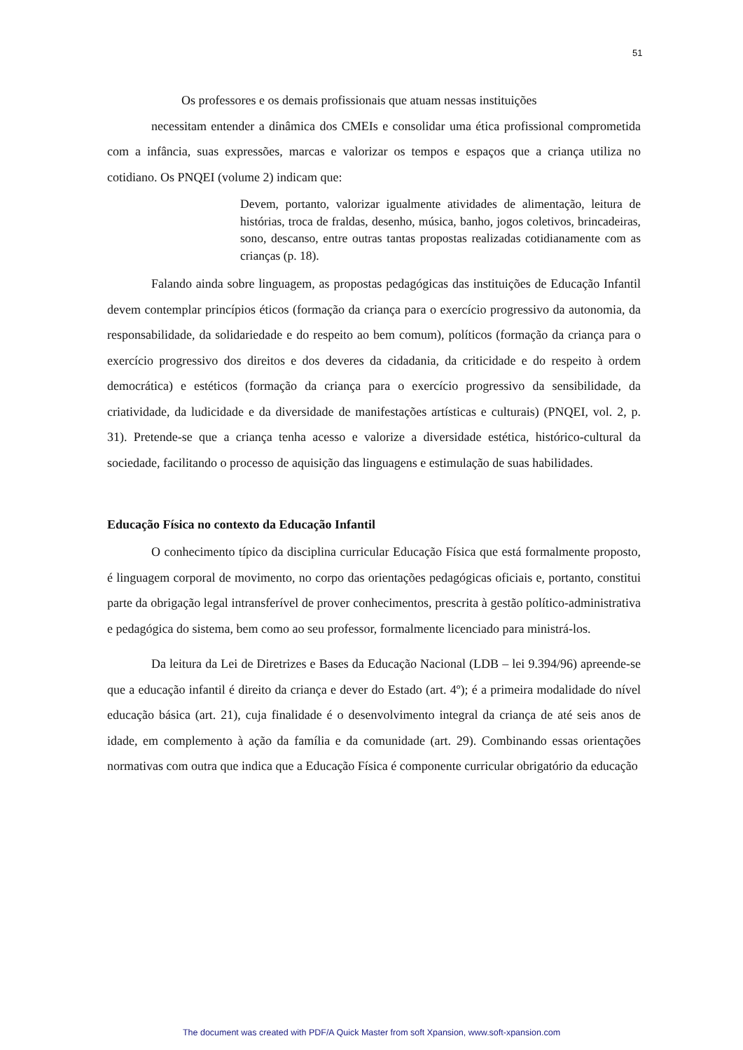51
Os professores e os demais profissionais que atuam nessas instituições
necessitam entender a dinâmica dos CMEIs e consolidar uma ética profissional comprometida com a infância, suas expressões, marcas e valorizar os tempos e espaços que a criança utiliza no cotidiano. Os PNQEI (volume 2) indicam que:
Devem, portanto, valorizar igualmente atividades de alimentação, leitura de histórias, troca de fraldas, desenho, música, banho, jogos coletivos, brincadeiras, sono, descanso, entre outras tantas propostas realizadas cotidianamente com as crianças (p. 18).
Falando ainda sobre linguagem, as propostas pedagógicas das instituições de Educação Infantil devem contemplar princípios éticos (formação da criança para o exercício progressivo da autonomia, da responsabilidade, da solidariedade e do respeito ao bem comum), políticos (formação da criança para o exercício progressivo dos direitos e dos deveres da cidadania, da criticidade e do respeito à ordem democrática) e estéticos (formação da criança para o exercício progressivo da sensibilidade, da criatividade, da ludicidade e da diversidade de manifestações artísticas e culturais) (PNQEI, vol. 2, p. 31). Pretende-se que a criança tenha acesso e valorize a diversidade estética, histórico-cultural da sociedade, facilitando o processo de aquisição das linguagens e estimulação de suas habilidades.
Educação Física no contexto da Educação Infantil
O conhecimento típico da disciplina curricular Educação Física que está formalmente proposto, é linguagem corporal de movimento, no corpo das orientações pedagógicas oficiais e, portanto, constitui parte da obrigação legal intransferível de prover conhecimentos, prescrita à gestão político-administrativa e pedagógica do sistema, bem como ao seu professor, formalmente licenciado para ministrá-los.
Da leitura da Lei de Diretrizes e Bases da Educação Nacional (LDB – lei 9.394/96) apreende-se que a educação infantil é direito da criança e dever do Estado (art. 4º); é a primeira modalidade do nível educação básica (art. 21), cuja finalidade é o desenvolvimento integral da criança de até seis anos de idade, em complemento à ação da família e da comunidade (art. 29). Combinando essas orientações normativas com outra que indica que a Educação Física é componente curricular obrigatório da educação
The document was created with PDF/A Quick Master from soft Xpansion, www.soft-xpansion.com